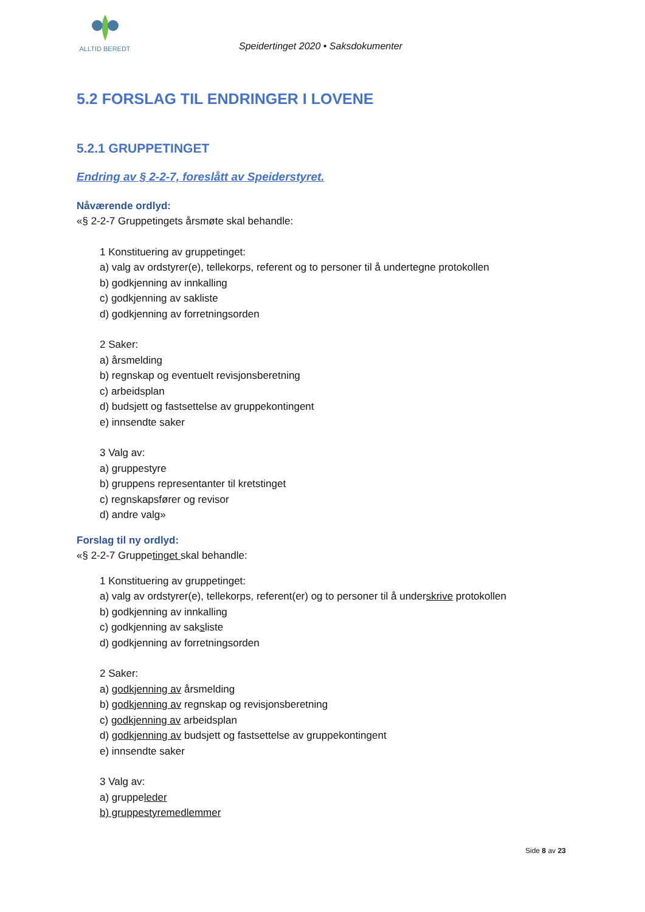ALLTID BEREDT
Speidertinget 2020 • Saksdokumenter
5.2 FORSLAG TIL ENDRINGER I LOVENE
5.2.1 GRUPPETINGET
Endring av § 2-2-7, foreslått av Speiderstyret.
Nåværende ordlyd:
«§ 2-2-7 Gruppetingets årsmøte skal behandle:
1 Konstituering av gruppetinget:
a) valg av ordstyrer(e), tellekorps, referent og to personer til å undertegne protokollen
b) godkjenning av innkalling
c) godkjenning av sakliste
d) godkjenning av forretningsorden
2 Saker:
a) årsmelding
b) regnskap og eventuelt revisjonsberetning
c) arbeidsplan
d) budsjett og fastsettelse av gruppekontingent
e) innsendte saker
3 Valg av:
a) gruppestyre
b) gruppens representanter til kretstinget
c) regnskapsfører og revisor
d) andre valg»
Forslag til ny ordlyd:
«§ 2-2-7 Gruppetinget skal behandle:
1 Konstituering av gruppetinget:
a) valg av ordstyrer(e), tellekorps, referent(er) og to personer til å underskrive protokollen
b) godkjenning av innkalling
c) godkjenning av saksliste
d) godkjenning av forretningsorden
2 Saker:
a) godkjenning av årsmelding
b) godkjenning av regnskap og revisjonsberetning
c) godkjenning av arbeidsplan
d) godkjenning av budsjett og fastsettelse av gruppekontingent
e) innsendte saker
3 Valg av:
a) gruppeleder
b) gruppestyremedlemmer
Side 8 av 23